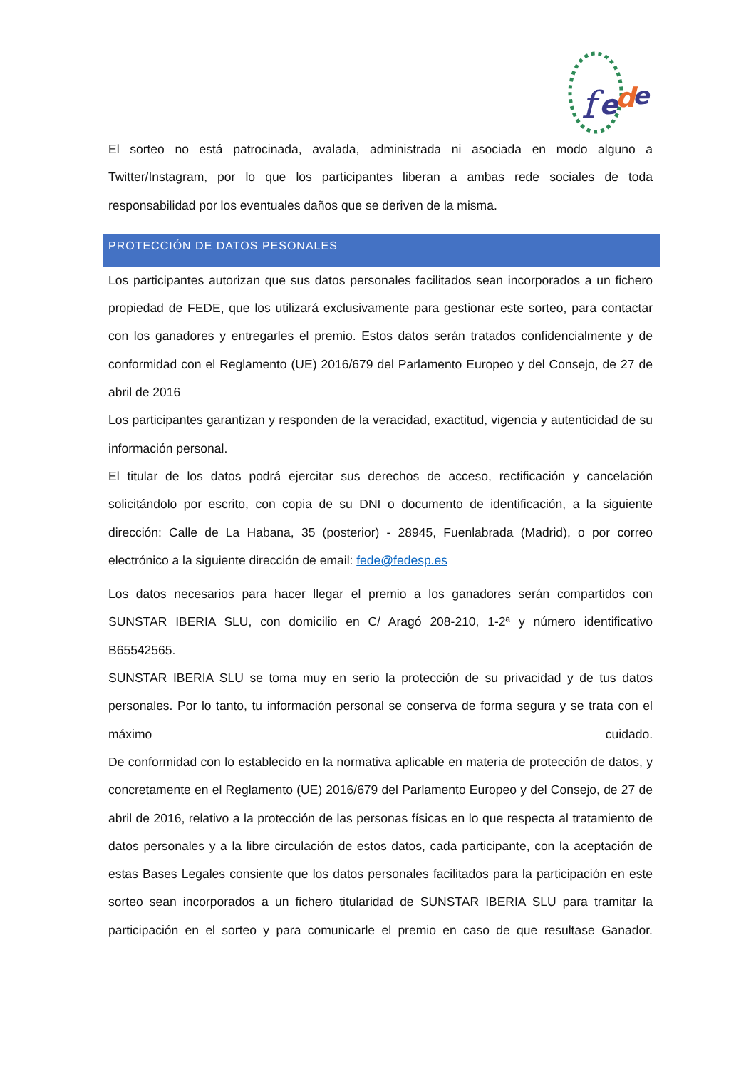f
e
d
e
El sorteo no está patrocinada, avalada, administrada ni asociada en modo alguno a Twitter/Instagram, por lo que los participantes liberan a ambas rede sociales de toda responsabilidad por los eventuales daños que se deriven de la misma.
PROTECCIÓN DE DATOS PESONALES
Los participantes autorizan que sus datos personales facilitados sean incorporados a un fichero propiedad de FEDE, que los utilizará exclusivamente para gestionar este sorteo, para contactar con los ganadores y entregarles el premio. Estos datos serán tratados confidencialmente y de conformidad con el Reglamento (UE) 2016/679 del Parlamento Europeo y del Consejo, de 27 de abril de 2016
Los participantes garantizan y responden de la veracidad, exactitud, vigencia y autenticidad de su información personal.
El titular de los datos podrá ejercitar sus derechos de acceso, rectificación y cancelación solicitándolo por escrito, con copia de su DNI o documento de identificación, a la siguiente dirección: Calle de La Habana, 35 (posterior) - 28945, Fuenlabrada (Madrid), o por correo electrónico a la siguiente dirección de email: fede@fedesp.es
Los datos necesarios para hacer llegar el premio a los ganadores serán compartidos con SUNSTAR IBERIA SLU, con domicilio en C/ Aragó 208-210, 1-2ª y número identificativo B65542565.
SUNSTAR IBERIA SLU se toma muy en serio la protección de su privacidad y de tus datos personales. Por lo tanto, tu información personal se conserva de forma segura y se trata con el máximo cuidado.
De conformidad con lo establecido en la normativa aplicable en materia de protección de datos, y concretamente en el Reglamento (UE) 2016/679 del Parlamento Europeo y del Consejo, de 27 de abril de 2016, relativo a la protección de las personas físicas en lo que respecta al tratamiento de datos personales y a la libre circulación de estos datos, cada participante, con la aceptación de estas Bases Legales consiente que los datos personales facilitados para la participación en este sorteo sean incorporados a un fichero titularidad de SUNSTAR IBERIA SLU para tramitar la participación en el sorteo y para comunicarle el premio en caso de que resultase Ganador.